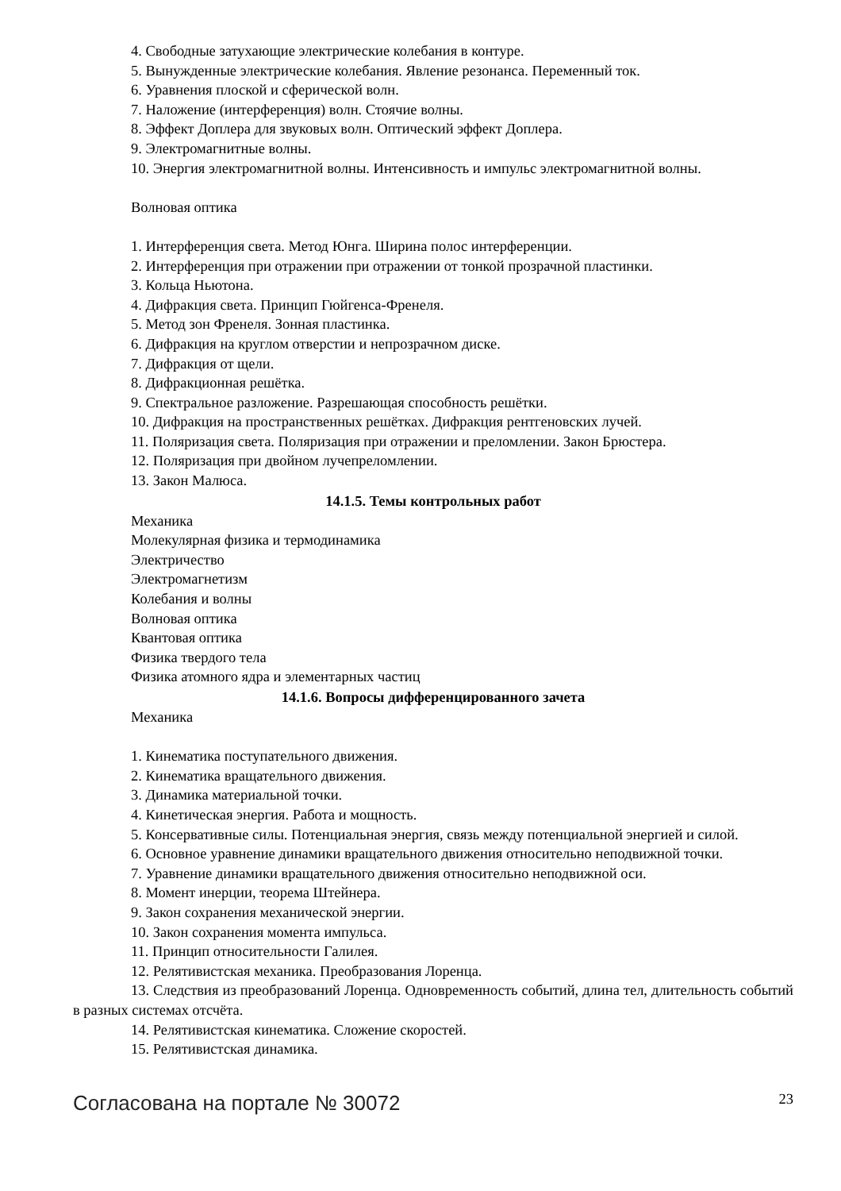4. Свободные затухающие электрические колебания в контуре.
5. Вынужденные электрические колебания. Явление резонанса. Переменный ток.
6. Уравнения плоской и сферической волн.
7. Наложение (интерференция) волн. Стоячие волны.
8. Эффект Доплера для звуковых волн. Оптический эффект Доплера.
9. Электромагнитные волны.
10. Энергия электромагнитной волны. Интенсивность и импульс электромагнитной волны.
Волновая оптика
1. Интерференция света. Метод Юнга. Ширина полос интерференции.
2. Интерференция при отражении при отражении от тонкой прозрачной пластинки.
3. Кольца Ньютона.
4. Дифракция света. Принцип Гюйгенса-Френеля.
5. Метод зон Френеля. Зонная пластинка.
6. Дифракция на круглом отверстии и непрозрачном диске.
7. Дифракция от щели.
8. Дифракционная решётка.
9. Спектральное разложение. Разрешающая способность решётки.
10. Дифракция на пространственных решётках. Дифракция рентгеновских лучей.
11. Поляризация света. Поляризация при отражении и преломлении. Закон Брюстера.
12. Поляризация при двойном лучепреломлении.
13. Закон Малюса.
14.1.5. Темы контрольных работ
Механика
Молекулярная физика и термодинамика
Электричество
Электромагнетизм
Колебания и волны
Волновая оптика
Квантовая оптика
Физика твердого тела
Физика атомного ядра и элементарных частиц
14.1.6. Вопросы дифференцированного зачета
Механика
1. Кинематика поступательного движения.
2. Кинематика вращательного движения.
3. Динамика материальной точки.
4. Кинетическая энергия. Работа и мощность.
5. Консервативные силы. Потенциальная энергия, связь между потенциальной энергией и силой.
6. Основное уравнение динамики вращательного движения относительно неподвижной точки.
7. Уравнение динамики вращательного движения относительно неподвижной оси.
8. Момент инерции, теорема Штейнера.
9. Закон сохранения механической энергии.
10. Закон сохранения момента импульса.
11. Принцип относительности Галилея.
12. Релятивистская механика. Преобразования Лоренца.
13. Следствия из преобразований Лоренца. Одновременность событий, длина тел, длительность событий в разных системах отсчёта.
14. Релятивистская кинематика. Сложение скоростей.
15. Релятивистская динамика.
Согласована на портале № 30072 23